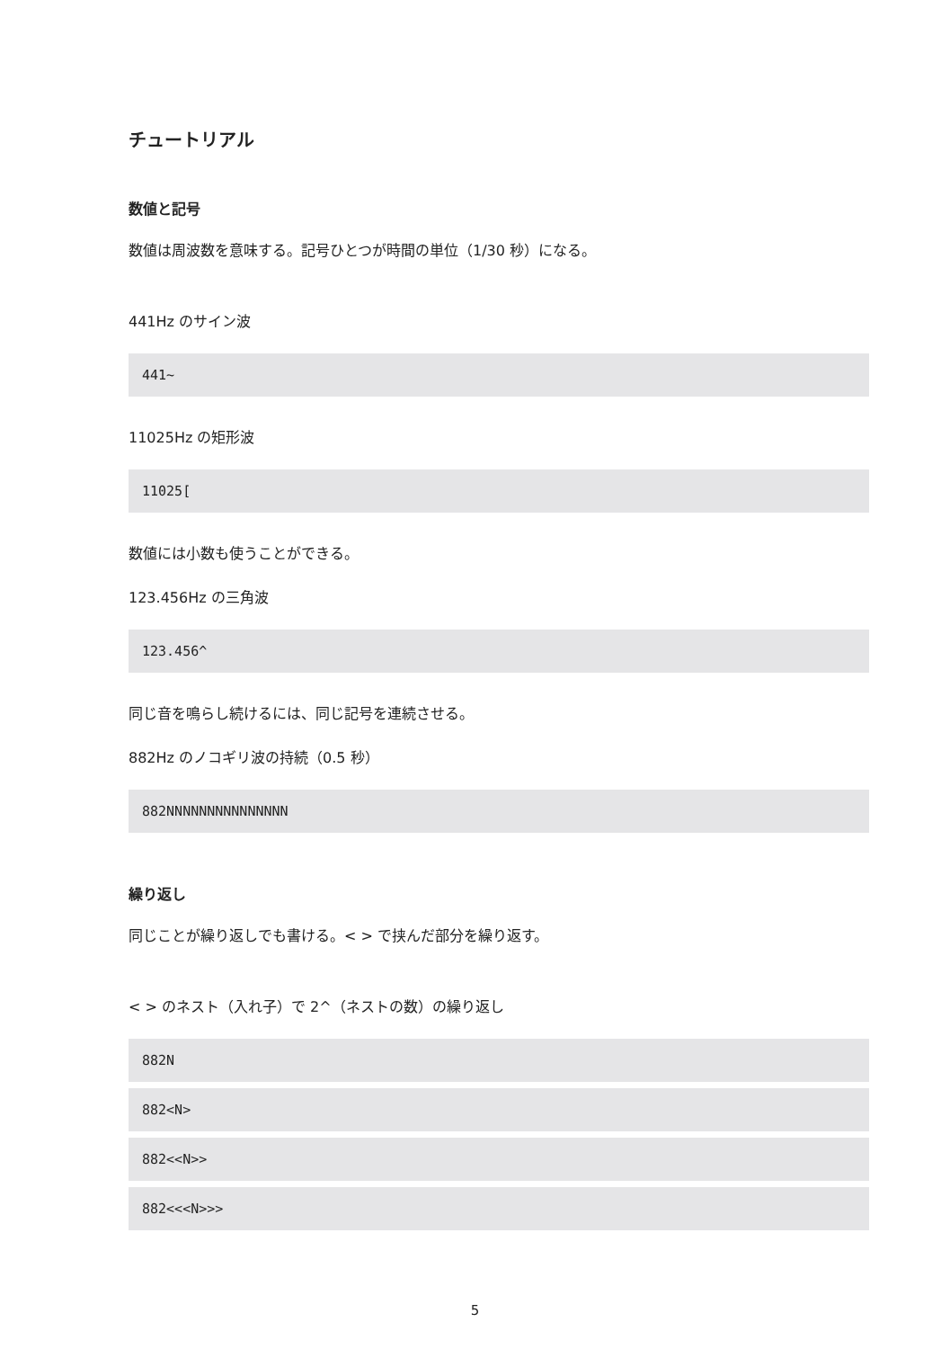チュートリアル
数値と記号
数値は周波数を意味する。記号ひとつが時間の単位（1/30 秒）になる。
441Hz のサイン波
441~
11025Hz の矩形波
11025[
数値には小数も使うことができる。
123.456Hz の三角波
123.456^
同じ音を鳴らし続けるには、同じ記号を連続させる。
882Hz のノコギリ波の持続（0.5 秒）
882NNNNNNNNNNNNNNN
繰り返し
同じことが繰り返しでも書ける。< > で挟んだ部分を繰り返す。
< > のネスト（入れ子）で 2^（ネストの数）の繰り返し
882N
882<N>
882<<N>>
882<<<N>>>
5